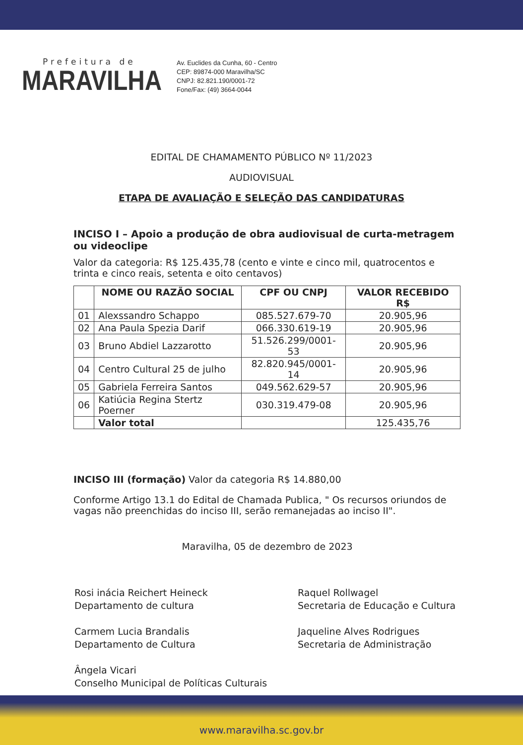Prefeitura de
MARAVILHA
Av. Euclides da Cunha, 60 - Centro
CEP: 89874-000 Maravilha/SC
CNPJ: 82.821.190/0001-72
Fone/Fax: (49) 3664-0044
EDITAL DE CHAMAMENTO PÚBLICO Nº 11/2023
AUDIOVISUAL
ETAPA DE AVALIAÇÃO E SELEÇÃO DAS CANDIDATURAS
INCISO I – Apoio a produção de obra audiovisual de curta-metragem ou videoclipe
Valor da categoria: R$ 125.435,78 (cento e vinte e cinco mil, quatrocentos e trinta e cinco reais, setenta e oito centavos)
| | NOME OU RAZÃO SOCIAL | CPF OU CNPJ | VALOR RECEBIDO R$ |
| --- | --- | --- | --- |
| 01 | Alexssandro Schappo | 085.527.679-70 | 20.905,96 |
| 02 | Ana Paula Spezia Darif | 066.330.619-19 | 20.905,96 |
| 03 | Bruno Abdiel Lazzarotto | 51.526.299/0001-53 | 20.905,96 |
| 04 | Centro Cultural 25 de julho | 82.820.945/0001-14 | 20.905,96 |
| 05 | Gabriela Ferreira Santos | 049.562.629-57 | 20.905,96 |
| 06 | Katiúcia Regina Stertz Poerner | 030.319.479-08 | 20.905,96 |
| | Valor total | | 125.435,76 |
INCISO III (formação) Valor da categoria R$ 14.880,00
Conforme Artigo 13.1 do Edital de Chamada Publica, " Os recursos oriundos de vagas não preenchidas do inciso III, serão remanejadas ao inciso II".
Maravilha, 05 de dezembro de 2023
Rosi inácia Reichert Heineck
Departamento de cultura
Carmem Lucia Brandalis
Departamento de Cultura
Ângela Vicari
Conselho Municipal de Políticas Culturais
Raquel Rollwagel
Secretaria de Educação e Cultura
Jaqueline Alves Rodrigues
Secretaria de Administração
www.maravilha.sc.gov.br